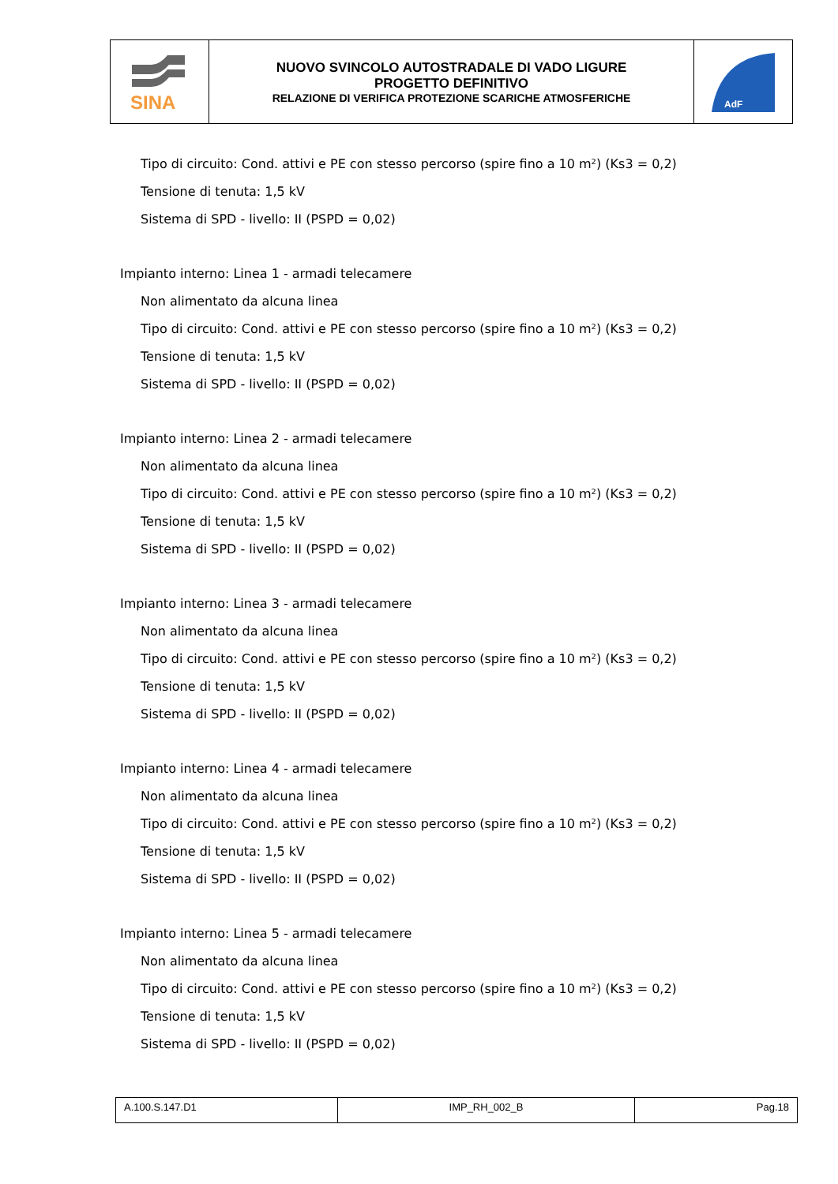| SINA | NUOVO SVINCOLO AUTOSTRADALE DI VADO LIGURE PROGETTO DEFINITIVO RELAZIONE DI VERIFICA PROTEZIONE SCARICHE ATMOSFERICHE | AdF |
Tipo di circuito: Cond. attivi e PE con stesso percorso (spire fino a 10 m²) (Ks3 = 0,2)
Tensione di tenuta: 1,5 kV
Sistema di SPD - livello: II (PSPD = 0,02)
Impianto interno: Linea 1 - armadi telecamere
Non alimentato da alcuna linea
Tipo di circuito: Cond. attivi e PE con stesso percorso (spire fino a 10 m²) (Ks3 = 0,2)
Tensione di tenuta: 1,5 kV
Sistema di SPD - livello: II (PSPD = 0,02)
Impianto interno: Linea 2 - armadi telecamere
Non alimentato da alcuna linea
Tipo di circuito: Cond. attivi e PE con stesso percorso (spire fino a 10 m²) (Ks3 = 0,2)
Tensione di tenuta: 1,5 kV
Sistema di SPD - livello: II (PSPD = 0,02)
Impianto interno: Linea 3 - armadi telecamere
Non alimentato da alcuna linea
Tipo di circuito: Cond. attivi e PE con stesso percorso (spire fino a 10 m²) (Ks3 = 0,2)
Tensione di tenuta: 1,5 kV
Sistema di SPD - livello: II (PSPD = 0,02)
Impianto interno: Linea 4 - armadi telecamere
Non alimentato da alcuna linea
Tipo di circuito: Cond. attivi e PE con stesso percorso (spire fino a 10 m²) (Ks3 = 0,2)
Tensione di tenuta: 1,5 kV
Sistema di SPD - livello: II (PSPD = 0,02)
Impianto interno: Linea 5 - armadi telecamere
Non alimentato da alcuna linea
Tipo di circuito: Cond. attivi e PE con stesso percorso (spire fino a 10 m²) (Ks3 = 0,2)
Tensione di tenuta: 1,5 kV
Sistema di SPD - livello: II (PSPD = 0,02)
| A.100.S.147.D1 | IMP_RH_002_B | Pag.18 |